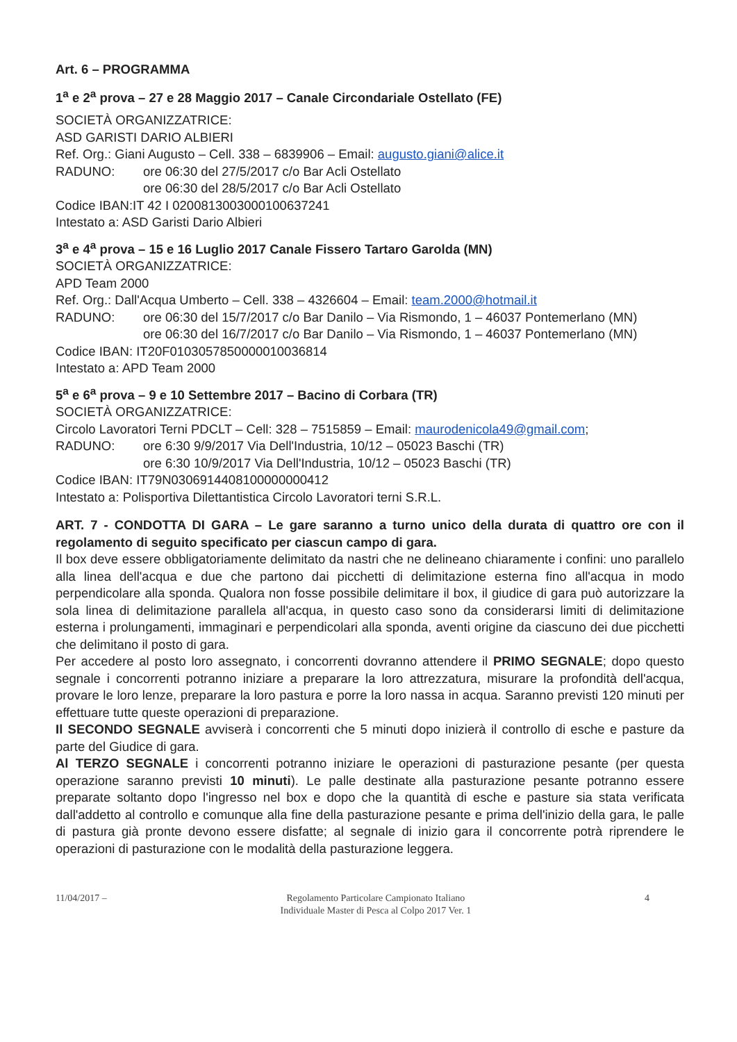Art. 6 – PROGRAMMA
1<sup>a</sup> e 2<sup>a</sup> prova – 27 e 28 Maggio 2017 – Canale Circondariale Ostellato (FE)
SOCIETÀ ORGANIZZATRICE:
ASD GARISTI DARIO ALBIERI
Ref. Org.: Giani Augusto – Cell. 338 – 6839906 – Email: augusto.giani@alice.it
RADUNO: ore 06:30 del 27/5/2017 c/o Bar Acli Ostellato
ore 06:30 del 28/5/2017 c/o Bar Acli Ostellato
Codice IBAN:IT 42 I 0200813003000100637241
Intestato a: ASD Garisti Dario Albieri
3<sup>a</sup> e 4<sup>a</sup> prova – 15 e 16 Luglio 2017 Canale Fissero Tartaro Garolda (MN)
SOCIETÀ ORGANIZZATRICE:
APD Team 2000
Ref. Org.: Dall'Acqua Umberto – Cell. 338 – 4326604 – Email: team.2000@hotmail.it
RADUNO: ore 06:30 del 15/7/2017 c/o Bar Danilo – Via Rismondo, 1 – 46037 Pontemerlano (MN)
ore 06:30 del 16/7/2017 c/o Bar Danilo – Via Rismondo, 1 – 46037 Pontemerlano (MN)
Codice IBAN: IT20F0103057850000010036814
Intestato a: APD Team 2000
5<sup>a</sup> e 6<sup>a</sup> prova – 9 e 10 Settembre 2017 – Bacino di Corbara (TR)
SOCIETÀ ORGANIZZATRICE:
Circolo Lavoratori Terni PDCLT – Cell: 328 – 7515859 – Email: maurodenicola49@gmail.com;
RADUNO: ore 6:30 9/9/2017 Via Dell'Industria, 10/12 – 05023 Baschi (TR)
ore 6:30 10/9/2017 Via Dell'Industria, 10/12 – 05023 Baschi (TR)
Codice IBAN: IT79N0306914408100000000412
Intestato a: Polisportiva Dilettantistica Circolo Lavoratori terni S.R.L.
ART. 7 - CONDOTTA DI GARA – Le gare saranno a turno unico della durata di quattro ore con il regolamento di seguito specificato per ciascun campo di gara.
Il box deve essere obbligatoriamente delimitato da nastri che ne delineano chiaramente i confini: uno parallelo alla linea dell'acqua e due che partono dai picchetti di delimitazione esterna fino all'acqua in modo perpendicolare alla sponda. Qualora non fosse possibile delimitare il box, il giudice di gara può autorizzare la sola linea di delimitazione parallela all'acqua, in questo caso sono da considerarsi limiti di delimitazione esterna i prolungamenti, immaginari e perpendicolari alla sponda, aventi origine da ciascuno dei due picchetti che delimitano il posto di gara.
Per accedere al posto loro assegnato, i concorrenti dovranno attendere il PRIMO SEGNALE; dopo questo segnale i concorrenti potranno iniziare a preparare la loro attrezzatura, misurare la profondità dell'acqua, provare le loro lenze, preparare la loro pastura e porre la loro nassa in acqua. Saranno previsti 120 minuti per effettuare tutte queste operazioni di preparazione.
Il SECONDO SEGNALE avviserà i concorrenti che 5 minuti dopo inizierà il controllo di esche e pasture da parte del Giudice di gara.
Al TERZO SEGNALE i concorrenti potranno iniziare le operazioni di pasturazione pesante (per questa operazione saranno previsti 10 minuti). Le palle destinate alla pasturazione pesante potranno essere preparate soltanto dopo l'ingresso nel box e dopo che la quantità di esche e pasture sia stata verificata dall'addetto al controllo e comunque alla fine della pasturazione pesante e prima dell'inizio della gara, le palle di pastura già pronte devono essere disfatte; al segnale di inizio gara il concorrente potrà riprendere le operazioni di pasturazione con le modalità della pasturazione leggera.
11/04/2017 – Regolamento Particolare Campionato Italiano
Individuale Master di Pesca al Colpo 2017 Ver. 1 4